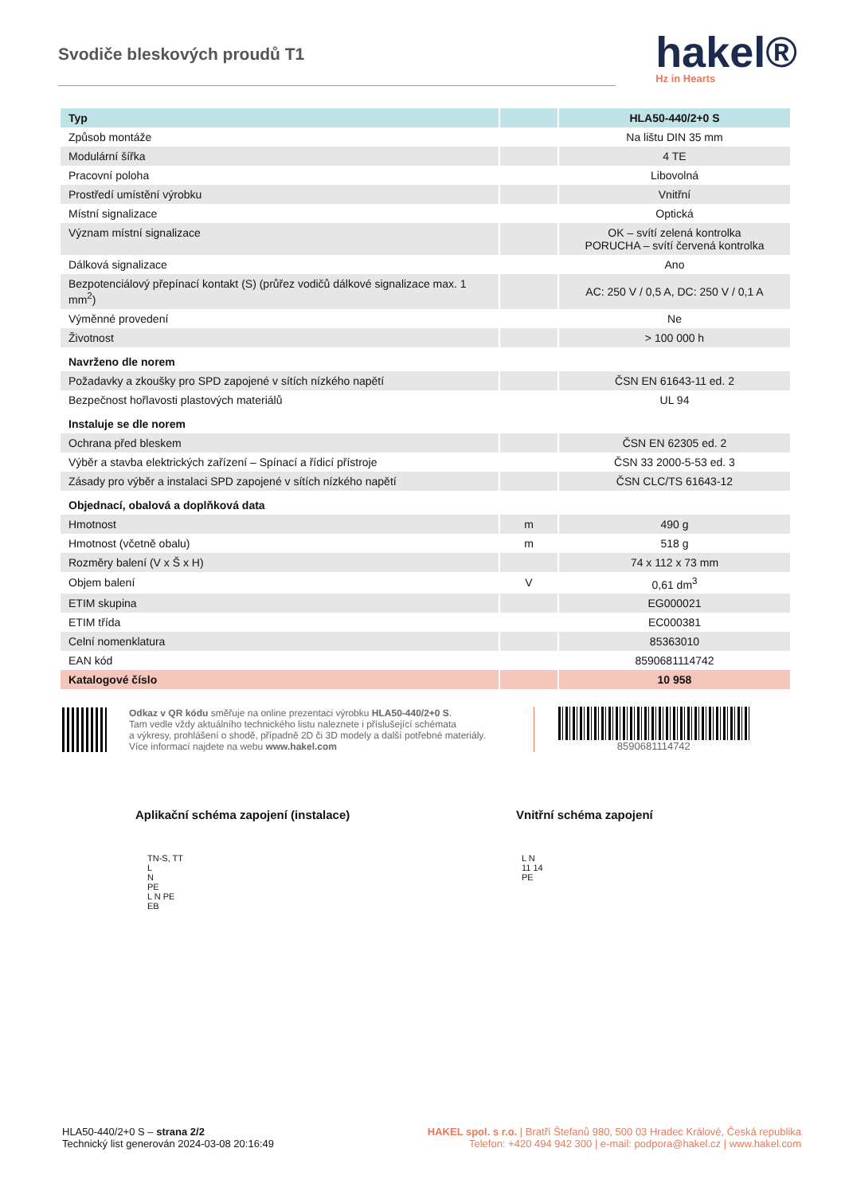Svodiče bleskových proudů T1
hakel®
Hz in Hearts
| Typ | | HLA50-440/2+0 S |
| Způsob montáže | | Na lištu DIN 35 mm |
| Modulární šířka | | 4 TE |
| Pracovní poloha | | Libovolná |
| Prostředí umístění výrobku | | Vnitřní |
| Místní signalizace | | Optická |
| Význam místní signalizace | | OK – svítí zelená kontrolka PORUCHA – svítí červená kontrolka |
| Dálková signalizace | | Ano |
| Bezpotenciálový přepínací kontakt (S) (průřez vodičů dálkové signalizace max. 1 mm<sup>2</sup>) | | AC: 250 V / 0,5 A, DC: 250 V / 0,1 A |
| Výměnné provedení | | Ne |
| Životnost | | > 100 000 h |
| Navrženo dle norem | | |
| Požadavky a zkoušky pro SPD zapojené v sítích nízkého napětí | | ČSN EN 61643-11 ed. 2 |
| Bezpečnost hořlavosti plastových materiálů | | UL 94 |
| Instaluje se dle norem | | |
| Ochrana před bleskem | | ČSN EN 62305 ed. 2 |
| Výběr a stavba elektrických zařízení – Spínací a řídicí přístroje | | ČSN 33 2000-5-53 ed. 3 |
| Zásady pro výběr a instalaci SPD zapojené v sítích nízkého napětí | | ČSN CLC/TS 61643-12 |
| Objednací, obalová a doplňková data | | |
| Hmotnost | m | 490 g |
| Hmotnost (včetně obalu) | m | 518 g |
| Rozměry balení (V x Š x H) | | 74 x 112 x 73 mm |
| Objem balení | V | 0,61 dm<sup>3</sup> |
| ETIM skupina | | EG000021 |
| ETIM třída | | EC000381 |
| Celní nomenklatura | | 85363010 |
| EAN kód | | 8590681114742 |
| Katalogové číslo | | 10 958 |
Odkaz v QR kódu směřuje na online prezentaci výrobku HLA50-440/2+0 S.
Tam vedle vždy aktuálního technického listu naleznete i příslušející schémata
a výkresy, prohlášení o shodě, případně 2D či 3D modely a další potřebné materiály.
Více informací najdete na webu www.hakel.com
8590681114742
Aplikační schéma zapojení (instalace) Vnitřní schéma zapojení
TN-S, TT
L
N
PE
L N PE
EB
L N
11 14
PE
HLA50-440/2+0 S – strana 2/2
Technický list generován 2024-03-08 20:16:49
HAKEL spol. s r.o. | Bratří Štefanů 980, 500 03 Hradec Králové, Česká republika
Telefon: +420 494 942 300 | e-mail: podpora@hakel.cz | www.hakel.com